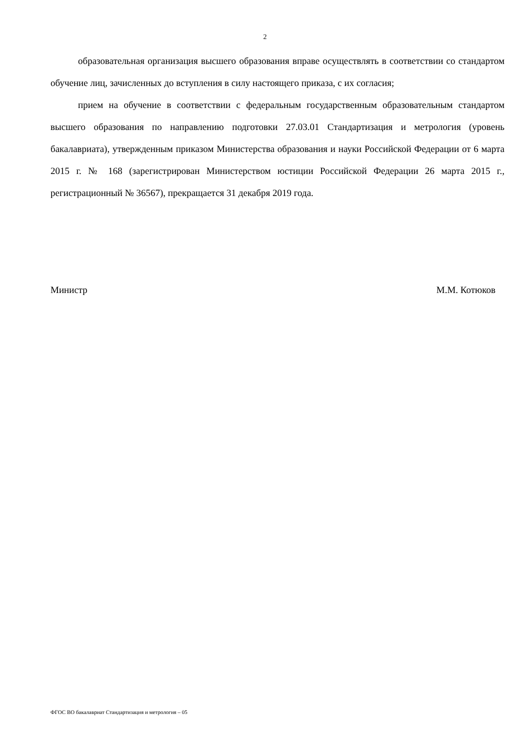2
образовательная организация высшего образования вправе осуществлять в соответствии со стандартом обучение лиц, зачисленных до вступления в силу настоящего приказа, с их согласия;
прием на обучение в соответствии с федеральным государственным образовательным стандартом высшего образования по направлению подготовки 27.03.01 Стандартизация и метрология (уровень бакалавриата), утвержденным приказом Министерства образования и науки Российской Федерации от 6 марта 2015 г. № 168 (зарегистрирован Министерством юстиции Российской Федерации 26 марта 2015 г., регистрационный № 36567), прекращается 31 декабря 2019 года.
Министр М.М. Котюков
ФГОС ВО бакалавриат Стандартизация и метрология – 05